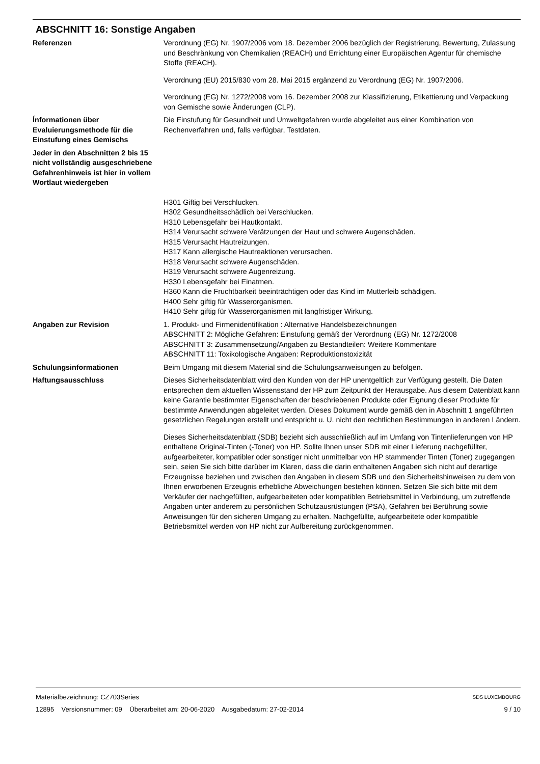ABSCHNITT 16: Sonstige Angaben
Referenzen Verordnung (EG) Nr. 1907/2006 vom 18. Dezember 2006 bezüglich der Registrierung, Bewertung, Zulassung und Beschränkung von Chemikalien (REACH) und Errichtung einer Europäischen Agentur für chemische Stoffe (REACH).
Verordnung (EU) 2015/830 vom 28. Mai 2015 ergänzend zu Verordnung (EG) Nr. 1907/2006.
Verordnung (EG) Nr. 1272/2008 vom 16. Dezember 2008 zur Klassifizierung, Etikettierung und Verpackung von Gemische sowie Änderungen (CLP).
Ínformationen über Evaluierungsmethode für die Einstufung eines Gemischs
Die Einstufung für Gesundheit und Umweltgefahren wurde abgeleitet aus einer Kombination von Rechenverfahren und, falls verfügbar, Testdaten.
Jeder in den Abschnitten 2 bis 15 nicht vollständig ausgeschriebene Gefahrenhinweis ist hier in vollem Wortlaut wiedergeben
H301 Giftig bei Verschlucken.
H302 Gesundheitsschädlich bei Verschlucken.
H310 Lebensgefahr bei Hautkontakt.
H314 Verursacht schwere Verätzungen der Haut und schwere Augenschäden.
H315 Verursacht Hautreizungen.
H317 Kann allergische Hautreaktionen verursachen.
H318 Verursacht schwere Augenschäden.
H319 Verursacht schwere Augenreizung.
H330 Lebensgefahr bei Einatmen.
H360 Kann die Fruchtbarkeit beeinträchtigen oder das Kind im Mutterleib schädigen.
H400 Sehr giftig für Wasserorganismen.
H410 Sehr giftig für Wasserorganismen mit langfristiger Wirkung.
Angaben zur Revision 1. Produkt- und Firmenidentifikation : Alternative Handelsbezeichnungen
ABSCHNITT 2: Mögliche Gefahren: Einstufung gemäß der Verordnung (EG) Nr. 1272/2008
ABSCHNITT 3: Zusammensetzung/Angaben zu Bestandteilen: Weitere Kommentare
ABSCHNITT 11: Toxikologische Angaben: Reproduktionstoxizität
Schulungsinformationen Beim Umgang mit diesem Material sind die Schulungsanweisungen zu befolgen.
Haftungsausschluss Dieses Sicherheitsdatenblatt wird den Kunden von der HP unentgeltlich zur Verfügung gestellt. Die Daten entsprechen dem aktuellen Wissensstand der HP zum Zeitpunkt der Herausgabe. Aus diesem Datenblatt kann keine Garantie bestimmter Eigenschaften der beschriebenen Produkte oder Eignung dieser Produkte für bestimmte Anwendungen abgeleitet werden. Dieses Dokument wurde gemäß den in Abschnitt 1 angeführten gesetzlichen Regelungen erstellt und entspricht u. U. nicht den rechtlichen Bestimmungen in anderen Ländern.
Dieses Sicherheitsdatenblatt (SDB) bezieht sich ausschließlich auf im Umfang von Tintenlieferungen von HP enthaltene Original-Tinten (-Toner) von HP. Sollte Ihnen unser SDB mit einer Lieferung nachgefüllter, aufgearbeiteter, kompatibler oder sonstiger nicht unmittelbar von HP stammender Tinten (Toner) zugegangen sein, seien Sie sich bitte darüber im Klaren, dass die darin enthaltenen Angaben sich nicht auf derartige Erzeugnisse beziehen und zwischen den Angaben in diesem SDB und den Sicherheitshinweisen zu dem von Ihnen erworbenen Erzeugnis erhebliche Abweichungen bestehen können. Setzen Sie sich bitte mit dem Verkäufer der nachgefüllten, aufgearbeiteten oder kompatiblen Betriebsmittel in Verbindung, um zutreffende Angaben unter anderem zu persönlichen Schutzausrüstungen (PSA), Gefahren bei Berührung sowie Anweisungen für den sicheren Umgang zu erhalten. Nachgefüllte, aufgearbeitete oder kompatible Betriebsmittel werden von HP nicht zur Aufbereitung zurückgenommen.
Materialbezeichnung: CZ703Series
12895 Versionsnummer: 09 Überarbeitet am: 20-06-2020 Ausgabedatum: 27-02-2014
SDS LUXEMBOURG
9 / 10